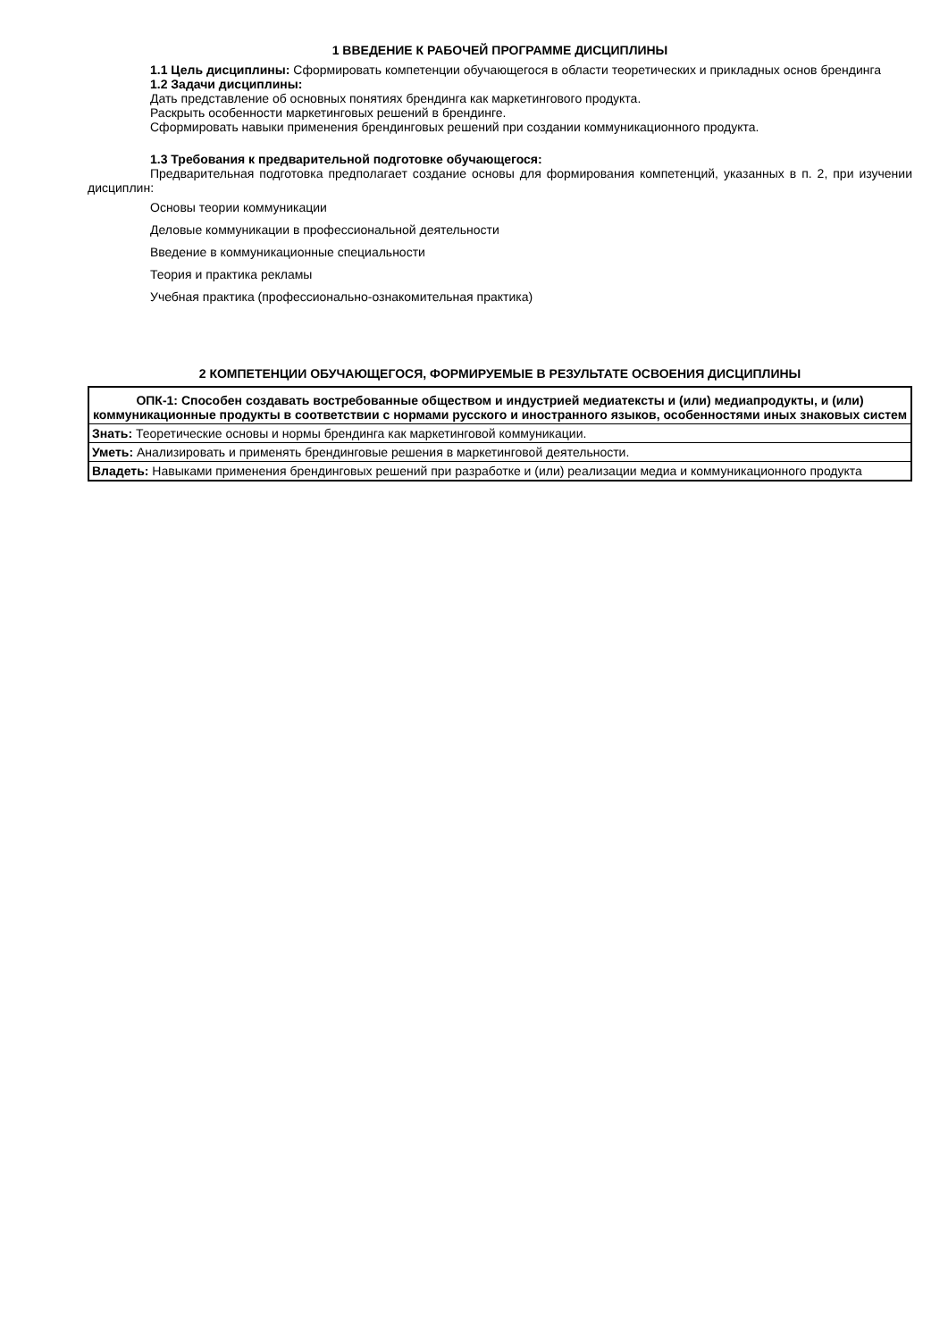1 ВВЕДЕНИЕ К РАБОЧЕЙ ПРОГРАММЕ ДИСЦИПЛИНЫ
1.1 Цель дисциплины: Сформировать компетенции обучающегося в области теоретических и прикладных основ брендинга
1.2 Задачи дисциплины:
Дать представление об основных понятиях брендинга как маркетингового продукта.
Раскрыть особенности маркетинговых решений в брендинге.
Сформировать навыки применения брендинговых решений при создании коммуникационного продукта.
1.3 Требования к предварительной подготовке обучающегося:
Предварительная подготовка предполагает создание основы для формирования компетенций, указанных в п. 2, при изучении дисциплин:
Основы теории коммуникации
Деловые коммуникации в профессиональной деятельности
Введение в коммуникационные специальности
Теория и практика рекламы
Учебная практика (профессионально-ознакомительная практика)
2 КОМПЕТЕНЦИИ ОБУЧАЮЩЕГОСЯ, ФОРМИРУЕМЫЕ В РЕЗУЛЬТАТЕ ОСВОЕНИЯ ДИСЦИПЛИНЫ
| ОПК-1: Способен создавать востребованные обществом и индустрией медиатексты и (или) медиапродукты, и (или) коммуникационные продукты в соответствии с нормами русского и иностранного языков, особенностями иных знаковых систем |
| --- |
| Знать: Теоретические основы и нормы брендинга как маркетинговой коммуникации. |
| Уметь: Анализировать и применять брендинговые решения в маркетинговой деятельности. |
| Владеть: Навыками применения брендинговых решений при разработке и (или) реализации медиа и коммуникационного продукта |